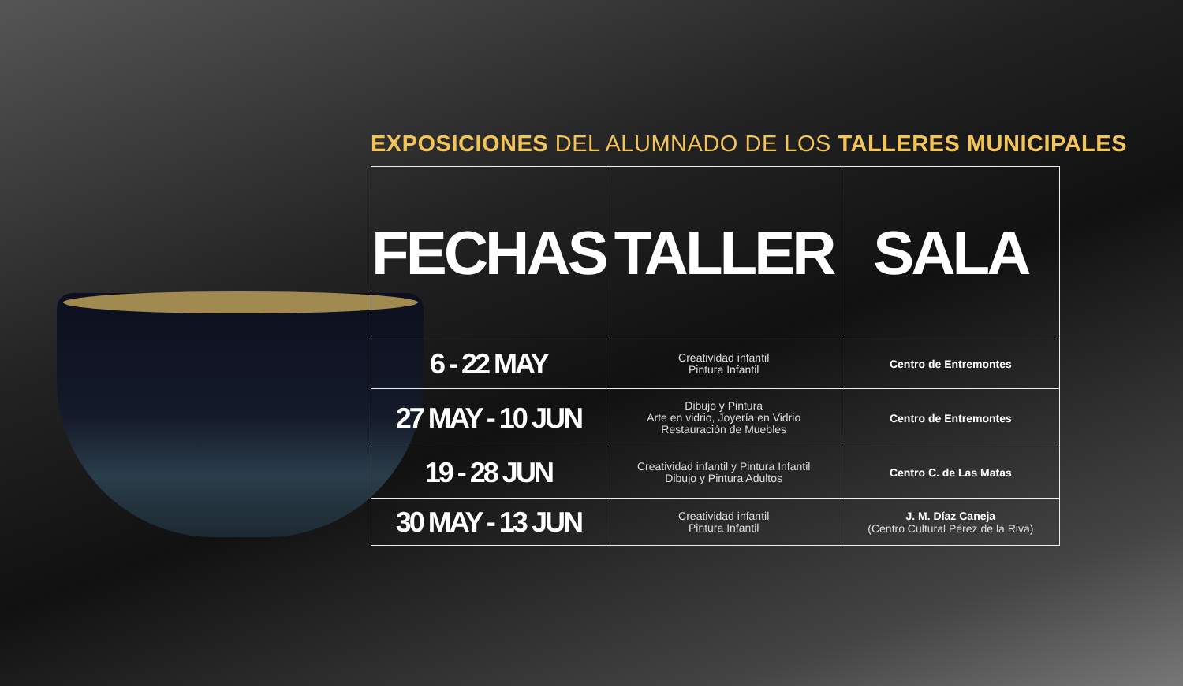EXPOSICIONES DEL ALUMNADO DE LOS TALLERES MUNICIPALES
| FECHAS | TALLER | SALA |
| --- | --- | --- |
| 6 - 22 MAY | Creatividad infantil Pintura Infantil | Centro de Entremontes |
| 27 MAY - 10 JUN | Dibujo y Pintura Arte en vidrio, Joyería en Vidrio Restauración de Muebles | Centro de Entremontes |
| 19 - 28 JUN | Creatividad infantil y Pintura Infantil Dibujo y Pintura Adultos | Centro C. de Las Matas |
| 30 MAY - 13 JUN | Creatividad infantil Pintura Infantil | J. M. Díaz Caneja (Centro Cultural Pérez de la Riva) |